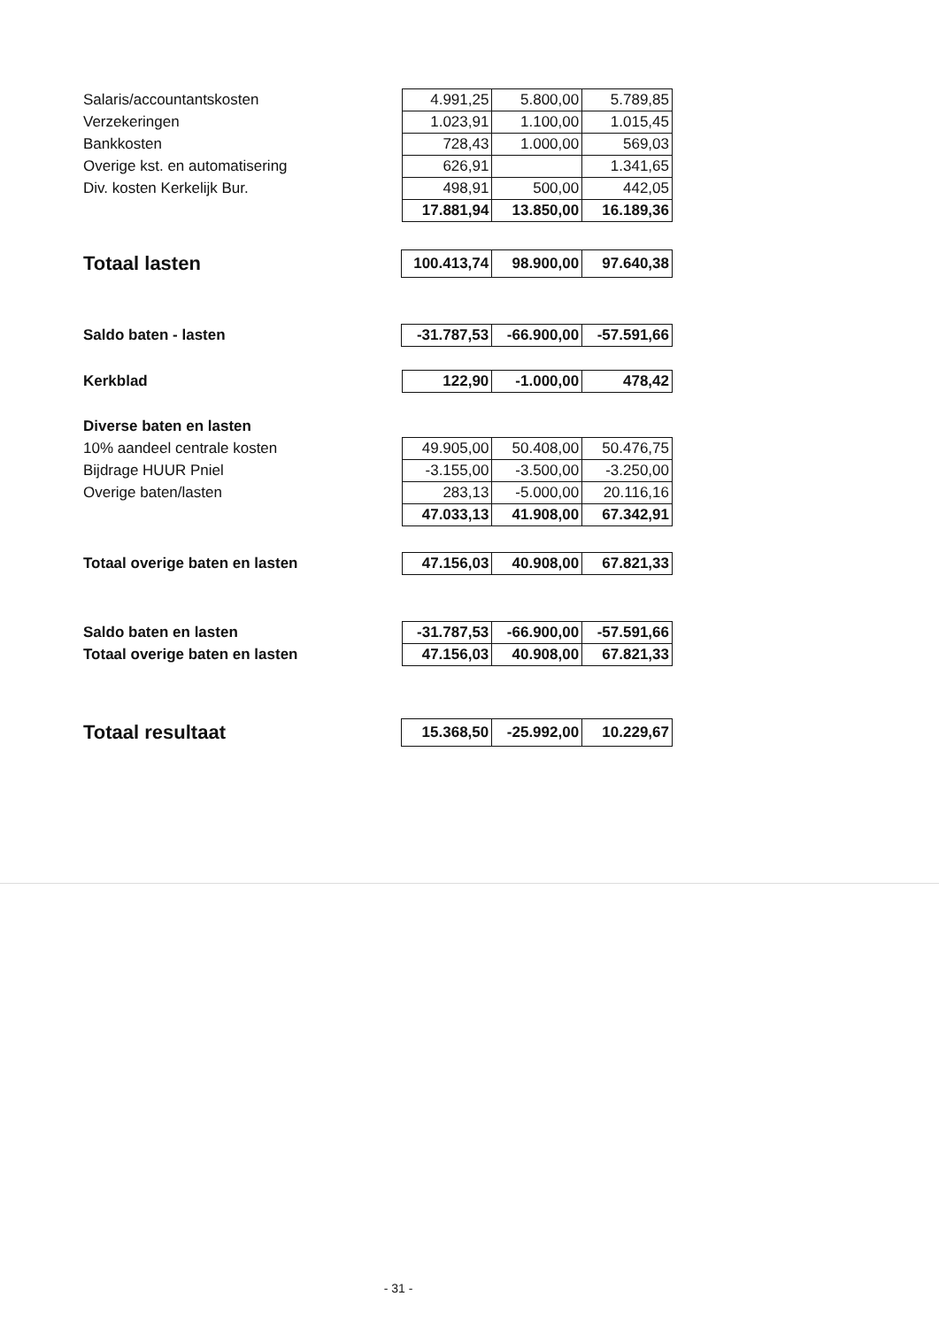| Salaris/accountantskosten | 4.991,25 | 5.800,00 | 5.789,85 |
| Verzekeringen | 1.023,91 | 1.100,00 | 1.015,45 |
| Bankkosten | 728,43 | 1.000,00 | 569,03 |
| Overige kst. en automatisering | 626,91 | | 1.341,65 |
| Div. kosten Kerkelijk Bur. | 498,91 | 500,00 | 442,05 |
| | 17.881,94 | 13.850,00 | 16.189,36 |
| Totaal lasten | 100.413,74 | 98.900,00 | 97.640,38 |
| Saldo baten - lasten | -31.787,53 | -66.900,00 | -57.591,66 |
| Kerkblad | 122,90 | -1.000,00 | 478,42 |
| Diverse baten en lasten | | | |
| 10% aandeel centrale kosten | 49.905,00 | 50.408,00 | 50.476,75 |
| Bijdrage HUUR Pniel | -3.155,00 | -3.500,00 | -3.250,00 |
| Overige baten/lasten | 283,13 | -5.000,00 | 20.116,16 |
| | 47.033,13 | 41.908,00 | 67.342,91 |
| Totaal overige baten en lasten | 47.156,03 | 40.908,00 | 67.821,33 |
| Saldo baten en lasten | -31.787,53 | -66.900,00 | -57.591,66 |
| Totaal overige baten en lasten | 47.156,03 | 40.908,00 | 67.821,33 |
| Totaal resultaat | 15.368,50 | -25.992,00 | 10.229,67 |
- 31 -